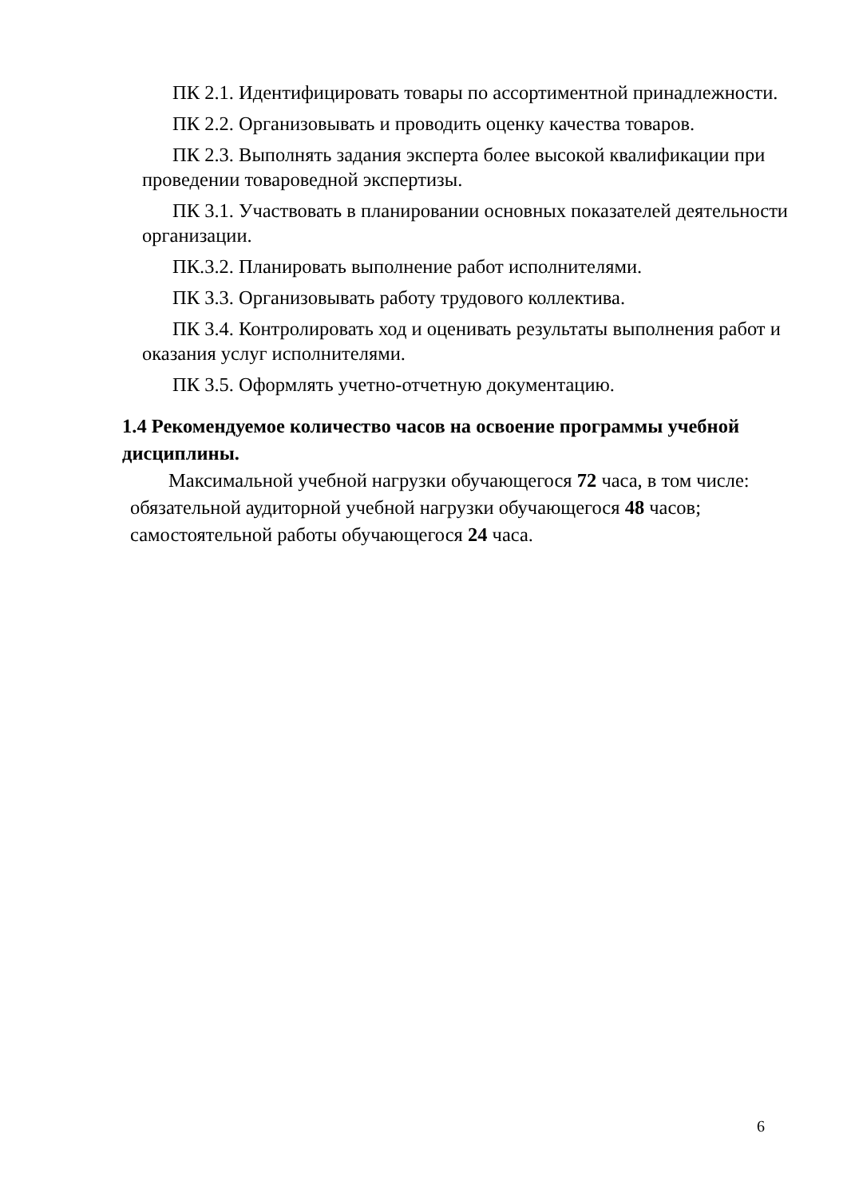ПК 2.1. Идентифицировать товары по ассортиментной принадлежности.
ПК 2.2. Организовывать и проводить оценку качества товаров.
ПК 2.3. Выполнять задания эксперта более высокой квалификации при проведении товароведной экспертизы.
ПК 3.1. Участвовать в планировании основных показателей деятельности организации.
ПК.3.2. Планировать выполнение работ исполнителями.
ПК 3.3. Организовывать работу трудового коллектива.
ПК 3.4. Контролировать ход и оценивать результаты выполнения работ и оказания услуг исполнителями.
ПК 3.5. Оформлять учетно-отчетную документацию.
1.4 Рекомендуемое количество часов на освоение программы учебной дисциплины.
Максимальной учебной нагрузки обучающегося 72 часа, в том числе:
обязательной аудиторной учебной нагрузки обучающегося 48 часов;
самостоятельной работы обучающегося 24 часа.
6